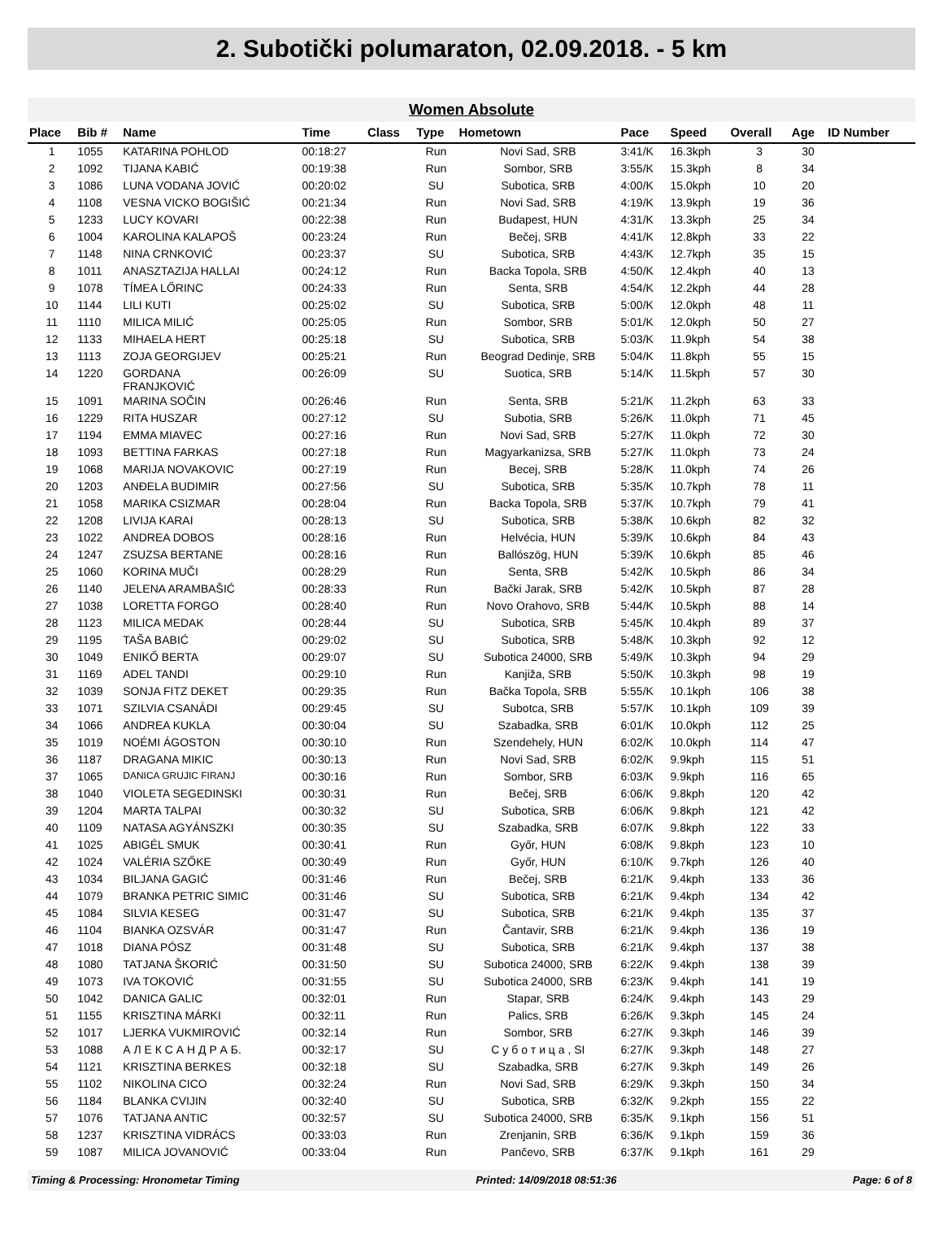2. Subotički polumaraton, 02.09.2018. - 5 km
Women Absolute
| Place | Bib # | Name | Time | Class | Type | Hometown | Pace | Speed | Overall | Age | ID Number |
| --- | --- | --- | --- | --- | --- | --- | --- | --- | --- | --- | --- |
| 1 | 1055 | KATARINA POHLOD | 00:18:27 | | Run | Novi Sad, SRB | 3:41/K | 16.3kph | 3 | 30 | |
| 2 | 1092 | TIJANA KABIĆ | 00:19:38 | | Run | Sombor, SRB | 3:55/K | 15.3kph | 8 | 34 | |
| 3 | 1086 | LUNA VODANA JOVIĆ | 00:20:02 | | SU | Subotica, SRB | 4:00/K | 15.0kph | 10 | 20 | |
| 4 | 1108 | VESNA VICKO BOGIŠIĆ | 00:21:34 | | Run | Novi Sad, SRB | 4:19/K | 13.9kph | 19 | 36 | |
| 5 | 1233 | LUCY KOVARI | 00:22:38 | | Run | Budapest, HUN | 4:31/K | 13.3kph | 25 | 34 | |
| 6 | 1004 | KAROLINA KALAPOŠ | 00:23:24 | | Run | Bečej, SRB | 4:41/K | 12.8kph | 33 | 22 | |
| 7 | 1148 | NINA CRNKOVIĆ | 00:23:37 | | SU | Subotica, SRB | 4:43/K | 12.7kph | 35 | 15 | |
| 8 | 1011 | ANASZTAZIJA HALLAI | 00:24:12 | | Run | Backa Topola, SRB | 4:50/K | 12.4kph | 40 | 13 | |
| 9 | 1078 | TÍMEA LŐRINC | 00:24:33 | | Run | Senta, SRB | 4:54/K | 12.2kph | 44 | 28 | |
| 10 | 1144 | LILI KUTI | 00:25:02 | | SU | Subotica, SRB | 5:00/K | 12.0kph | 48 | 11 | |
| 11 | 1110 | MILICA MILIĆ | 00:25:05 | | Run | Sombor, SRB | 5:01/K | 12.0kph | 50 | 27 | |
| 12 | 1133 | MIHAELA HERT | 00:25:18 | | SU | Subotica, SRB | 5:03/K | 11.9kph | 54 | 38 | |
| 13 | 1113 | ZOJA GEORGIJEV | 00:25:21 | | Run | Beograd Dedinje, SRB | 5:04/K | 11.8kph | 55 | 15 | |
| 14 | 1220 | GORDANA FRANJKOVIĆ | 00:26:09 | | SU | Suotica, SRB | 5:14/K | 11.5kph | 57 | 30 | |
| 15 | 1091 | MARINA SOČIN | 00:26:46 | | Run | Senta, SRB | 5:21/K | 11.2kph | 63 | 33 | |
| 16 | 1229 | RITA HUSZAR | 00:27:12 | | SU | Subotia, SRB | 5:26/K | 11.0kph | 71 | 45 | |
| 17 | 1194 | EMMA MIAVEC | 00:27:16 | | Run | Novi Sad, SRB | 5:27/K | 11.0kph | 72 | 30 | |
| 18 | 1093 | BETTINA FARKAS | 00:27:18 | | Run | Magyarkanizsa, SRB | 5:27/K | 11.0kph | 73 | 24 | |
| 19 | 1068 | MARIJA NOVAKOVIC | 00:27:19 | | Run | Becej, SRB | 5:28/K | 11.0kph | 74 | 26 | |
| 20 | 1203 | ANĐELA BUDIMIR | 00:27:56 | | SU | Subotica, SRB | 5:35/K | 10.7kph | 78 | 11 | |
| 21 | 1058 | MARIKA CSIZMAR | 00:28:04 | | Run | Backa Topola, SRB | 5:37/K | 10.7kph | 79 | 41 | |
| 22 | 1208 | LIVIJA KARAI | 00:28:13 | | SU | Subotica, SRB | 5:38/K | 10.6kph | 82 | 32 | |
| 23 | 1022 | ANDREA DOBOS | 00:28:16 | | Run | Helvécia, HUN | 5:39/K | 10.6kph | 84 | 43 | |
| 24 | 1247 | ZSUZSA BERTANE | 00:28:16 | | Run | Ballószög, HUN | 5:39/K | 10.6kph | 85 | 46 | |
| 25 | 1060 | KORINA MUČI | 00:28:29 | | Run | Senta, SRB | 5:42/K | 10.5kph | 86 | 34 | |
| 26 | 1140 | JELENA ARAMBAŠIĆ | 00:28:33 | | Run | Bački Jarak, SRB | 5:42/K | 10.5kph | 87 | 28 | |
| 27 | 1038 | LORETTA FORGO | 00:28:40 | | Run | Novo Orahovo, SRB | 5:44/K | 10.5kph | 88 | 14 | |
| 28 | 1123 | MILICA MEDAK | 00:28:44 | | SU | Subotica, SRB | 5:45/K | 10.4kph | 89 | 37 | |
| 29 | 1195 | TAŠA BABIĆ | 00:29:02 | | SU | Subotica, SRB | 5:48/K | 10.3kph | 92 | 12 | |
| 30 | 1049 | ENIKŐ BERTA | 00:29:07 | | SU | Subotica 24000, SRB | 5:49/K | 10.3kph | 94 | 29 | |
| 31 | 1169 | ADEL TANDI | 00:29:10 | | Run | Kanjiža, SRB | 5:50/K | 10.3kph | 98 | 19 | |
| 32 | 1039 | SONJA FITZ DEKET | 00:29:35 | | Run | Bačka Topola, SRB | 5:55/K | 10.1kph | 106 | 38 | |
| 33 | 1071 | SZILVIA CSANÁDI | 00:29:45 | | SU | Subotca, SRB | 5:57/K | 10.1kph | 109 | 39 | |
| 34 | 1066 | ANDREA KUKLA | 00:30:04 | | SU | Szabadka, SRB | 6:01/K | 10.0kph | 112 | 25 | |
| 35 | 1019 | NOÉMI ÁGOSTON | 00:30:10 | | Run | Szendehely, HUN | 6:02/K | 10.0kph | 114 | 47 | |
| 36 | 1187 | DRAGANA MIKIC | 00:30:13 | | Run | Novi Sad, SRB | 6:02/K | 9.9kph | 115 | 51 | |
| 37 | 1065 | DANICA GRUJIC FIRANJ | 00:30:16 | | Run | Sombor, SRB | 6:03/K | 9.9kph | 116 | 65 | |
| 38 | 1040 | VIOLETA SEGEDINSKI | 00:30:31 | | Run | Bečej, SRB | 6:06/K | 9.8kph | 120 | 42 | |
| 39 | 1204 | MARTA TALPAI | 00:30:32 | | SU | Subotica, SRB | 6:06/K | 9.8kph | 121 | 42 | |
| 40 | 1109 | NATASA AGYÁNSZKI | 00:30:35 | | SU | Szabadka, SRB | 6:07/K | 9.8kph | 122 | 33 | |
| 41 | 1025 | ABIGÉL SMUK | 00:30:41 | | Run | Győr, HUN | 6:08/K | 9.8kph | 123 | 10 | |
| 42 | 1024 | VALÉRIA SZŐKE | 00:30:49 | | Run | Győr, HUN | 6:10/K | 9.7kph | 126 | 40 | |
| 43 | 1034 | BILJANA GAGIĆ | 00:31:46 | | Run | Bečej, SRB | 6:21/K | 9.4kph | 133 | 36 | |
| 44 | 1079 | BRANKA PETRIC SIMIC | 00:31:46 | | SU | Subotica, SRB | 6:21/K | 9.4kph | 134 | 42 | |
| 45 | 1084 | SILVIA KESEG | 00:31:47 | | SU | Subotica, SRB | 6:21/K | 9.4kph | 135 | 37 | |
| 46 | 1104 | BIANKA OZSVÁR | 00:31:47 | | Run | Čantavir, SRB | 6:21/K | 9.4kph | 136 | 19 | |
| 47 | 1018 | DIANA PÓSZ | 00:31:48 | | SU | Subotica, SRB | 6:21/K | 9.4kph | 137 | 38 | |
| 48 | 1080 | TATJANA ŠKORIĆ | 00:31:50 | | SU | Subotica 24000, SRB | 6:22/K | 9.4kph | 138 | 39 | |
| 49 | 1073 | IVA TOKOVIĆ | 00:31:55 | | SU | Subotica 24000, SRB | 6:23/K | 9.4kph | 141 | 19 | |
| 50 | 1042 | DANICA GALIC | 00:32:01 | | Run | Stapar, SRB | 6:24/K | 9.4kph | 143 | 29 | |
| 51 | 1155 | KRISZTINA MÁRKI | 00:32:11 | | Run | Palics, SRB | 6:26/K | 9.3kph | 145 | 24 | |
| 52 | 1017 | LJERKA VUKMIROVIĆ | 00:32:14 | | Run | Sombor, SRB | 6:27/K | 9.3kph | 146 | 39 | |
| 53 | 1088 | А Л Е К С А Н Д Р А Б. | 00:32:17 | | SU | С у б о т и ц а , SI | 6:27/K | 9.3kph | 148 | 27 | |
| 54 | 1121 | KRISZTINA BERKES | 00:32:18 | | SU | Szabadka, SRB | 6:27/K | 9.3kph | 149 | 26 | |
| 55 | 1102 | NIKOLINA CICO | 00:32:24 | | Run | Novi Sad, SRB | 6:29/K | 9.3kph | 150 | 34 | |
| 56 | 1184 | BLANKA CVIJIN | 00:32:40 | | SU | Subotica, SRB | 6:32/K | 9.2kph | 155 | 22 | |
| 57 | 1076 | TATJANA ANTIC | 00:32:57 | | SU | Subotica 24000, SRB | 6:35/K | 9.1kph | 156 | 51 | |
| 58 | 1237 | KRISZTINA VIDRÁCS | 00:33:03 | | Run | Zrenjanin, SRB | 6:36/K | 9.1kph | 159 | 36 | |
| 59 | 1087 | MILICA JOVANOVIĆ | 00:33:04 | | Run | Pančevo, SRB | 6:37/K | 9.1kph | 161 | 29 | |
Timing & Processing: Hronometar Timing Printed: 14/09/2018 08:51:36 Page: 6 of 8